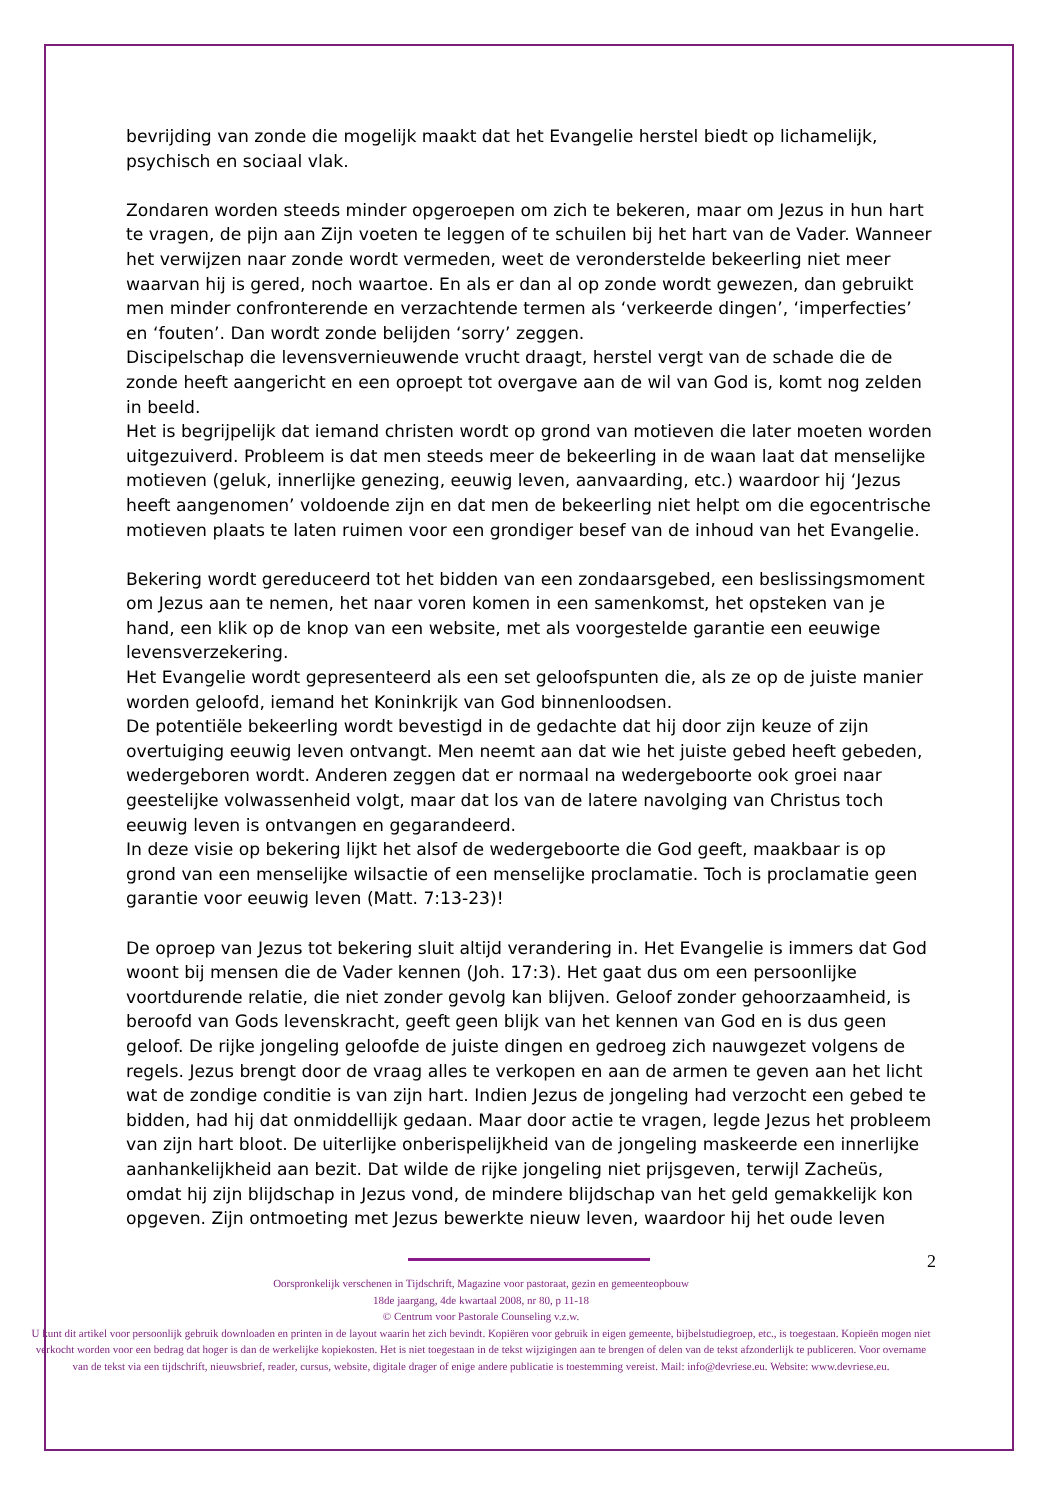bevrijding van zonde die mogelijk maakt dat het Evangelie herstel biedt op lichamelijk, psychisch en sociaal vlak.
Zondaren worden steeds minder opgeroepen om zich te bekeren, maar om Jezus in hun hart te vragen, de pijn aan Zijn voeten te leggen of te schuilen bij het hart van de Vader. Wanneer het verwijzen naar zonde wordt vermeden, weet de veronderstelde bekeerling niet meer waarvan hij is gered, noch waartoe. En als er dan al op zonde wordt gewezen, dan gebruikt men minder confronterende en verzachtende termen als ‘verkeerde dingen’, ‘imperfecties’ en ‘fouten’. Dan wordt zonde belijden ‘sorry’ zeggen.
Discipelschap die levensvernieuwende vrucht draagt, herstel vergt van de schade die de zonde heeft aangericht en een oproept tot overgave aan de wil van God is, komt nog zelden in beeld.
Het is begrijpelijk dat iemand christen wordt op grond van motieven die later moeten worden uitgezuiverd. Probleem is dat men steeds meer de bekeerling in de waan laat dat menselijke motieven (geluk, innerlijke genezing, eeuwig leven, aanvaarding, etc.) waardoor hij ‘Jezus heeft aangenomen’ voldoende zijn en dat men de bekeerling niet helpt om die egocentrische motieven plaats te laten ruimen voor een grondiger besef van de inhoud van het Evangelie.
Bekering wordt gereduceerd tot het bidden van een zondaarsgebed, een beslissingsmoment om Jezus aan te nemen, het naar voren komen in een samenkomst, het opsteken van je hand, een klik op de knop van een website, met als voorgestelde garantie een eeuwige levensverzekering.
Het Evangelie wordt gepresenteerd als een set geloofspunten die, als ze op de juiste manier worden geloofd, iemand het Koninkrijk van God binnenloodsen.
De potentiële bekeerling wordt bevestigd in de gedachte dat hij door zijn keuze of zijn overtuiging eeuwig leven ontvangt. Men neemt aan dat wie het juiste gebed heeft gebeden, wedergeboren wordt. Anderen zeggen dat er normaal na wedergeboorte ook groei naar geestelijke volwassenheid volgt, maar dat los van de latere navolging van Christus toch eeuwig leven is ontvangen en gegarandeerd.
In deze visie op bekering lijkt het alsof de wedergeboorte die God geeft, maakbaar is op grond van een menselijke wilsactie of een menselijke proclamatie. Toch is proclamatie geen garantie voor eeuwig leven (Matt. 7:13-23)!
De oproep van Jezus tot bekering sluit altijd verandering in. Het Evangelie is immers dat God woont bij mensen die de Vader kennen (Joh. 17:3). Het gaat dus om een persoonlijke voortdurende relatie, die niet zonder gevolg kan blijven. Geloof zonder gehoorzaamheid, is beroofd van Gods levenskracht, geeft geen blijk van het kennen van God en is dus geen geloof. De rijke jongeling geloofde de juiste dingen en gedroeg zich nauwgezet volgens de regels. Jezus brengt door de vraag alles te verkopen en aan de armen te geven aan het licht wat de zondige conditie is van zijn hart. Indien Jezus de jongeling had verzocht een gebed te bidden, had hij dat onmiddellijk gedaan. Maar door actie te vragen, legde Jezus het probleem van zijn hart bloot. De uiterlijke onberispelijkheid van de jongeling maskeerde een innerlijke aanhankelijkheid aan bezit. Dat wilde de rijke jongeling niet prijsgeven, terwijl Zacheüs, omdat hij zijn blijdschap in Jezus vond, de mindere blijdschap van het geld gemakkelijk kon opgeven. Zijn ontmoeting met Jezus bewerkte nieuw leven, waardoor hij het oude leven
2
Oorspronkelijk verschenen in Tijdschrift, Magazine voor pastoraat, gezin en gemeenteopbouw
18de jaargang, 4de kwartaal 2008, nr 80, p 11-18
© Centrum voor Pastorale Counseling v.z.w.
U kunt dit artikel voor persoonlijk gebruik downloaden en printen in de layout waarin het zich bevindt. Kopiëren voor gebruik in eigen gemeente, bijbelstudiegroep, etc., is toegestaan. Kopieën mogen niet verkocht worden voor een bedrag dat hoger is dan de werkelijke kopiekosten. Het is niet toegestaan in de tekst wijzigingen aan te brengen of delen van de tekst afzonderlijk te publiceren. Voor overname van de tekst via een tijdschrift, nieuwsbrief, reader, cursus, website, digitale drager of enige andere publicatie is toestemming vereist. Mail: info@devriese.eu. Website: www.devriese.eu.